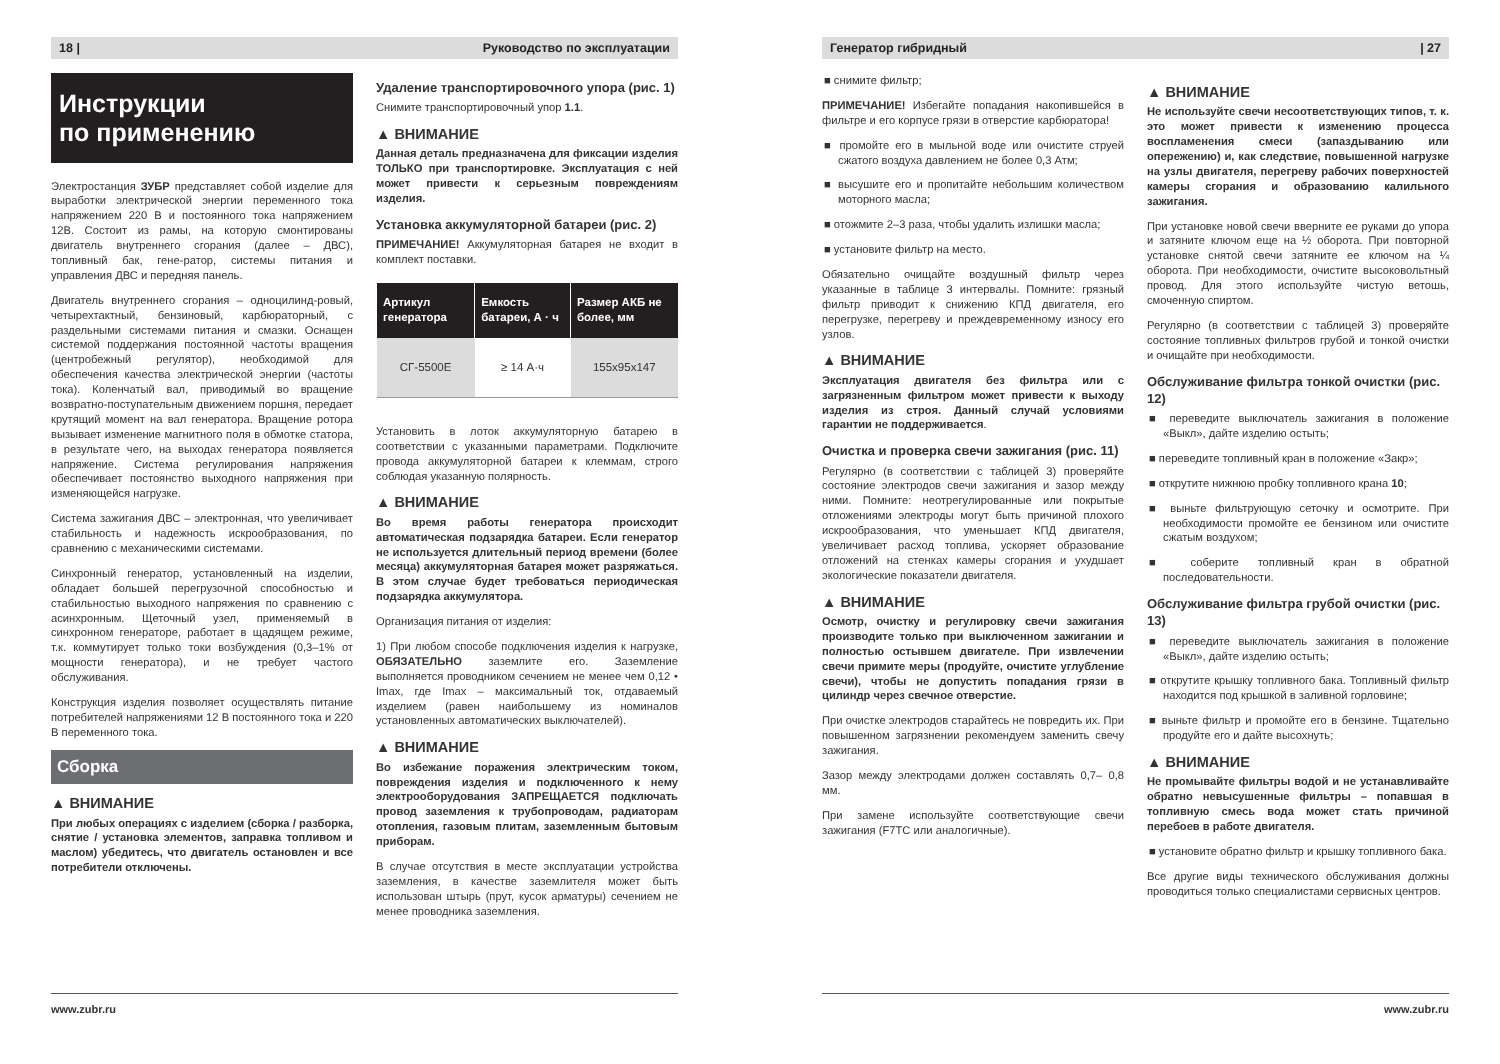18 | Руководство по эксплуатации
Инструкции
по применению
Электростанция ЗУБР представляет собой изделие для выработки электрической энергии переменного тока напряжением 220 В и постоянного тока напряжением 12В. Состоит из рамы, на которую смонтированы двигатель внутреннего сгорания (далее – ДВС), топливный бак, гене-ратор, системы питания и управления ДВС и передняя панель.
Двигатель внутреннего сгорания – одноцилинд-ровый, четырехтактный, бензиновый, карбюраторный, с раздельными системами питания и смазки. Оснащен системой поддержания постоянной частоты вращения (центробежный регулятор), необходимой для обеспечения качества электрической энергии (частоты тока). Коленчатый вал, приводимый во вращение возвратно-поступательным движением поршня, передает крутящий момент на вал генератора. Вращение ротора вызывает изменение магнитного поля в обмотке статора, в результате чего, на выходах генератора появляется напряжение. Система регулирования напряжения обеспечивает постоянство выходного напряжения при изменяющейся нагрузке.
Система зажигания ДВС – электронная, что увеличивает стабильность и надежность искрообразования, по сравнению с механическими системами.
Синхронный генератор, установленный на изделии, обладает большей перегрузочной способностью и стабильностью выходного напряжения по сравнению с асинхронным. Щеточный узел, применяемый в синхронном генераторе, работает в щадящем режиме, т.к. коммутирует только токи возбуждения (0,3–1% от мощности генератора), и не требует частого обслуживания.
Конструкция изделия позволяет осуществлять питание потребителей напряжениями 12 В постоянного тока и 220 В переменного тока.
Сборка
▲ ВНИМАНИЕ
При любых операциях с изделием (сборка / разборка, снятие / установка элементов, заправка топливом и маслом) убедитесь, что двигатель остановлен и все потребители отключены.
Удаление транспортировочного упора (рис. 1)
Снимите транспортировочный упор 1.1.
▲ ВНИМАНИЕ
Данная деталь предназначена для фиксации изделия ТОЛЬКО при транспортировке. Эксплуатация с ней может привести к серьезным повреждениям изделия.
Установка аккумуляторной батареи (рис. 2)
ПРИМЕЧАНИЕ! Аккумуляторная батарея не входит в комплект поставки.
| Артикул генератора | Емкость батареи, А · ч | Размер АКБ не более, мм |
| --- | --- | --- |
| СГ-5500Е | ≥ 14 А·ч | 155x95x147 |
Установить в лоток аккумуляторную батарею в соответствии с указанными параметрами. Подключите провода аккумуляторной батареи к клеммам, строго соблюдая указанную полярность.
▲ ВНИМАНИЕ
Во время работы генератора происходит автоматическая подзарядка батареи. Если генератор не используется длительный период времени (более месяца) аккумуляторная батарея может разряжаться. В этом случае будет требоваться периодическая подзарядка аккумулятора.
Организация питания от изделия:
1) При любом способе подключения изделия к нагрузке, ОБЯЗАТЕЛЬНО заземлите его. Заземление выполняется проводником сечением не менее чем 0,12 • Imax, где Imax – максимальный ток, отдаваемый изделием (равен наибольшему из номиналов установленных автоматических выключателей).
▲ ВНИМАНИЕ
Во избежание поражения электрическим током, повреждения изделия и подключенного к нему электрооборудования ЗАПРЕЩАЕТСЯ подключать провод заземления к трубопроводам, радиаторам отопления, газовым плитам, заземленным бытовым приборам.
В случае отсутствия в месте эксплуатации устройства заземления, в качестве заземлителя может быть использован штырь (прут, кусок арматуры) сечением не менее проводника заземления.
www.zubr.ru
Генератор гибридный | 27
■ снимите фильтр;
ПРИМЕЧАНИЕ! Избегайте попадания накопившейся в фильтре и его корпусе грязи в отверстие карбюратора!
■ промойте его в мыльной воде или очистите струей сжатого воздуха давлением не более 0,3 Атм;
■ высушите его и пропитайте небольшим количеством моторного масла;
■ отожмите 2–3 раза, чтобы удалить излишки масла;
■ установите фильтр на место.
Обязательно очищайте воздушный фильтр через указанные в таблице 3 интервалы. Помните: грязный фильтр приводит к снижению КПД двигателя, его перегрузке, перегреву и преждевременному износу его узлов.
▲ ВНИМАНИЕ
Эксплуатация двигателя без фильтра или с загрязненным фильтром может привести к выходу изделия из строя. Данный случай условиями гарантии не поддерживается.
Очистка и проверка свечи зажигания (рис. 11)
Регулярно (в соответствии с таблицей 3) проверяйте состояние электродов свечи зажигания и зазор между ними. Помните: неотрегулированные или покрытые отложениями электроды могут быть причиной плохого искрообразования, что уменьшает КПД двигателя, увеличивает расход топлива, ускоряет образование отложений на стенках камеры сгорания и ухудшает экологические показатели двигателя.
▲ ВНИМАНИЕ
Осмотр, очистку и регулировку свечи зажигания производите только при выключенном зажигании и полностью остывшем двигателе. При извлечении свечи примите меры (продуйте, очистите углубление свечи), чтобы не допустить попадания грязи в цилиндр через свечное отверстие.
При очистке электродов старайтесь не повредить их. При повышенном загрязнении рекомендуем заменить свечу зажигания.
Зазор между электродами должен составлять 0,7– 0,8 мм.
При замене используйте соответствующие свечи зажигания (F7TC или аналогичные).
▲ ВНИМАНИЕ
Не используйте свечи несоответствующих типов, т. к. это может привести к изменению процесса воспламенения смеси (запаздыванию или опережению) и, как следствие, повышенной нагрузке на узлы двигателя, перегреву рабочих поверхностей камеры сгорания и образованию калильного зажигания.
При установке новой свечи вверните ее руками до упора и затяните ключом еще на ½ оборота. При повторной установке снятой свечи затяните ее ключом на ¼ оборота. При необходимости, очистите высоковольтный провод. Для этого используйте чистую ветошь, смоченную спиртом.
Регулярно (в соответствии с таблицей 3) проверяйте состояние топливных фильтров грубой и тонкой очистки и очищайте при необходимости.
Обслуживание фильтра тонкой очистки (рис. 12)
■ переведите выключатель зажигания в положение «Выкл», дайте изделию остыть;
■ переведите топливный кран в положение «Закр»;
■ открутите нижнюю пробку топливного крана 10;
■ выньте фильтрующую сеточку и осмотрите. При необходимости промойте ее бензином или очистите сжатым воздухом;
■ соберите топливный кран в обратной последовательности.
Обслуживание фильтра грубой очистки (рис. 13)
■ переведите выключатель зажигания в положение «Выкл», дайте изделию остыть;
■ открутите крышку топливного бака. Топливный фильтр находится под крышкой в заливной горловине;
■ выньте фильтр и промойте его в бензине. Тщательно продуйте его и дайте высохнуть;
▲ ВНИМАНИЕ
Не промывайте фильтры водой и не устанавливайте обратно невысушенные фильтры – попавшая в топливную смесь вода может стать причиной перебоев в работе двигателя.
■ установите обратно фильтр и крышку топливного бака.
Все другие виды технического обслуживания должны проводиться только специалистами сервисных центров.
www.zubr.ru